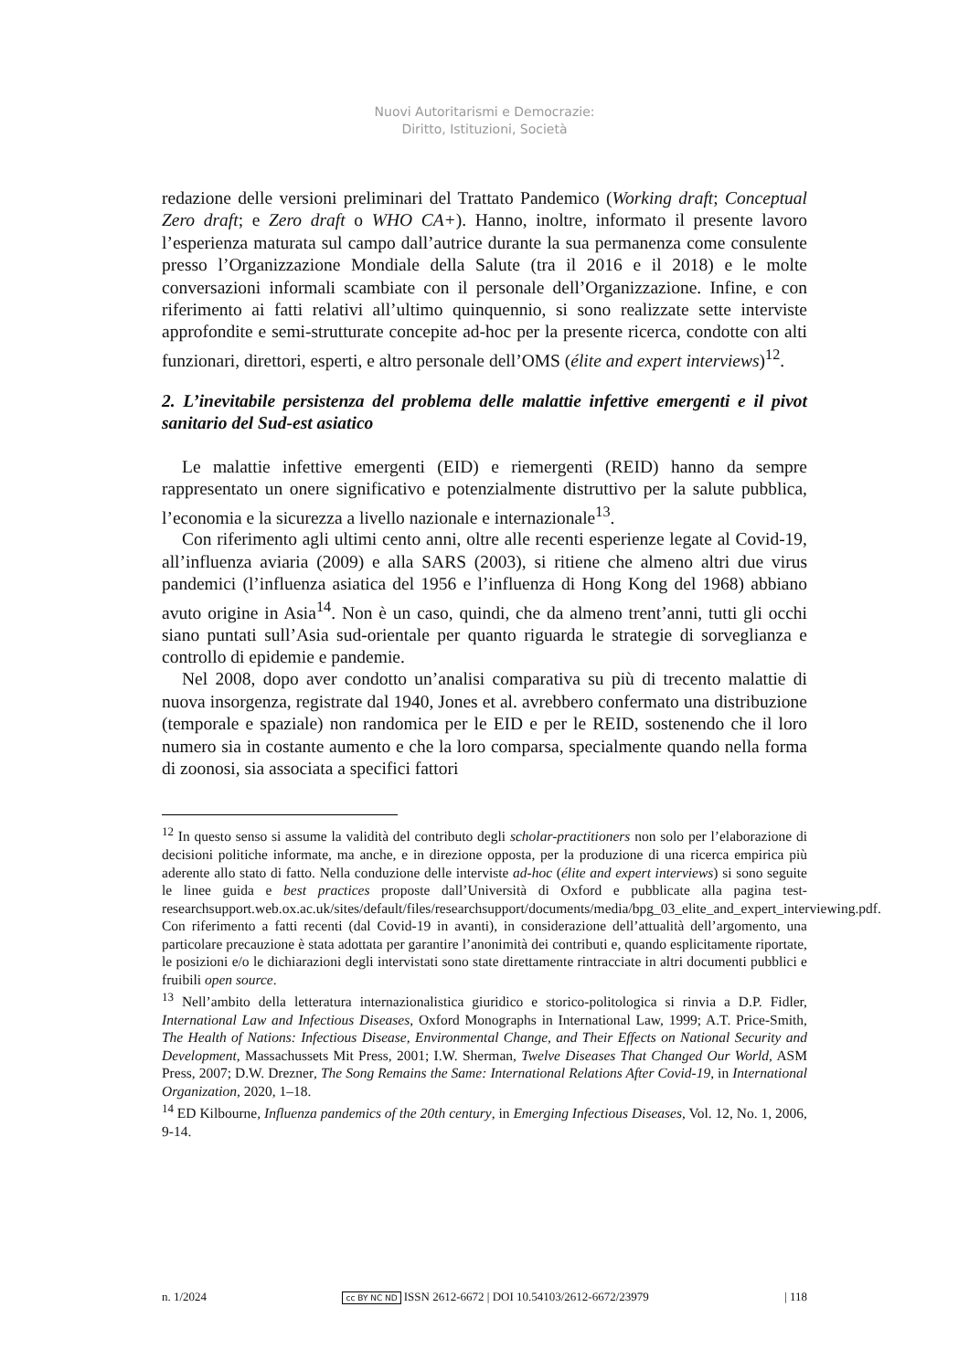Nuovi Autoritarismi e Democrazie:
Diritto, Istituzioni, Società
redazione delle versioni preliminari del Trattato Pandemico (Working draft; Conceptual Zero draft; e Zero draft o WHO CA+). Hanno, inoltre, informato il presente lavoro l’esperienza maturata sul campo dall’autrice durante la sua permanenza come consulente presso l’Organizzazione Mondiale della Salute (tra il 2016 e il 2018) e le molte conversazioni informali scambiate con il personale dell’Organizzazione. Infine, e con riferimento ai fatti relativi all’ultimo quinquennio, si sono realizzate sette interviste approfondite e semi-strutturate concepite ad-hoc per la presente ricerca, condotte con alti funzionari, direttori, esperti, e altro personale dell’OMS (élite and expert interviews)<sup>12</sup>.
2. L’inevitabile persistenza del problema delle malattie infettive emergenti e il pivot sanitario del Sud-est asiatico
Le malattie infettive emergenti (EID) e riemergenti (REID) hanno da sempre rappresentato un onere significativo e potenzialmente distruttivo per la salute pubblica, l’economia e la sicurezza a livello nazionale e internazionale<sup>13</sup>.
Con riferimento agli ultimi cento anni, oltre alle recenti esperienze legate al Covid-19, all’influenza aviaria (2009) e alla SARS (2003), si ritiene che almeno altri due virus pandemici (l’influenza asiatica del 1956 e l’influenza di Hong Kong del 1968) abbiano avuto origine in Asia<sup>14</sup>. Non è un caso, quindi, che da almeno trent’anni, tutti gli occhi siano puntati sull’Asia sud-orientale per quanto riguarda le strategie di sorveglianza e controllo di epidemie e pandemie.
Nel 2008, dopo aver condotto un’analisi comparativa su più di trecento malattie di nuova insorgenza, registrate dal 1940, Jones et al. avrebbero confermato una distribuzione (temporale e spaziale) non randomica per le EID e per le REID, sostenendo che il loro numero sia in costante aumento e che la loro comparsa, specialmente quando nella forma di zoonosi, sia associata a specifici fattori
<sup>12</sup> In questo senso si assume la validità del contributo degli scholar-practitioners non solo per l’elaborazione di decisioni politiche informate, ma anche, e in direzione opposta, per la produzione di una ricerca empirica più aderente allo stato di fatto. Nella conduzione delle interviste ad-hoc (élite and expert interviews) si sono seguite le linee guida e best practices proposte dall’Università di Oxford e pubblicate alla pagina test-researchsupport.web.ox.ac.uk/sites/default/files/researchsupport/documents/media/bpg_03_elite_and_expert_interviewing.pdf.
Con riferimento a fatti recenti (dal Covid-19 in avanti), in considerazione dell’attualità dell’argomento, una particolare precauzione è stata adottata per garantire l’anonimità dei contributi e, quando esplicitamente riportate, le posizioni e/o le dichiarazioni degli intervistati sono state direttamente rintracciate in altri documenti pubblici e fruibili open source.
<sup>13</sup> Nell’ambito della letteratura internazionalistica giuridico e storico-politologica si rinvia a D.P. Fidler, International Law and Infectious Diseases, Oxford Monographs in International Law, 1999; A.T. Price-Smith, The Health of Nations: Infectious Disease, Environmental Change, and Their Effects on National Security and Development, Massachussets Mit Press, 2001; I.W. Sherman, Twelve Diseases That Changed Our World, ASM Press, 2007; D.W. Drezner, The Song Remains the Same: International Relations After Covid-19, in International Organization, 2020, 1–18.
<sup>14</sup> ED Kilbourne, Influenza pandemics of the 20th century, in Emerging Infectious Diseases, Vol. 12, No. 1, 2006, 9-14.
n. 1/2024 cc BY NC ND ISSN 2612-6672 | DOI 10.54103/2612-6672/23979 | 118